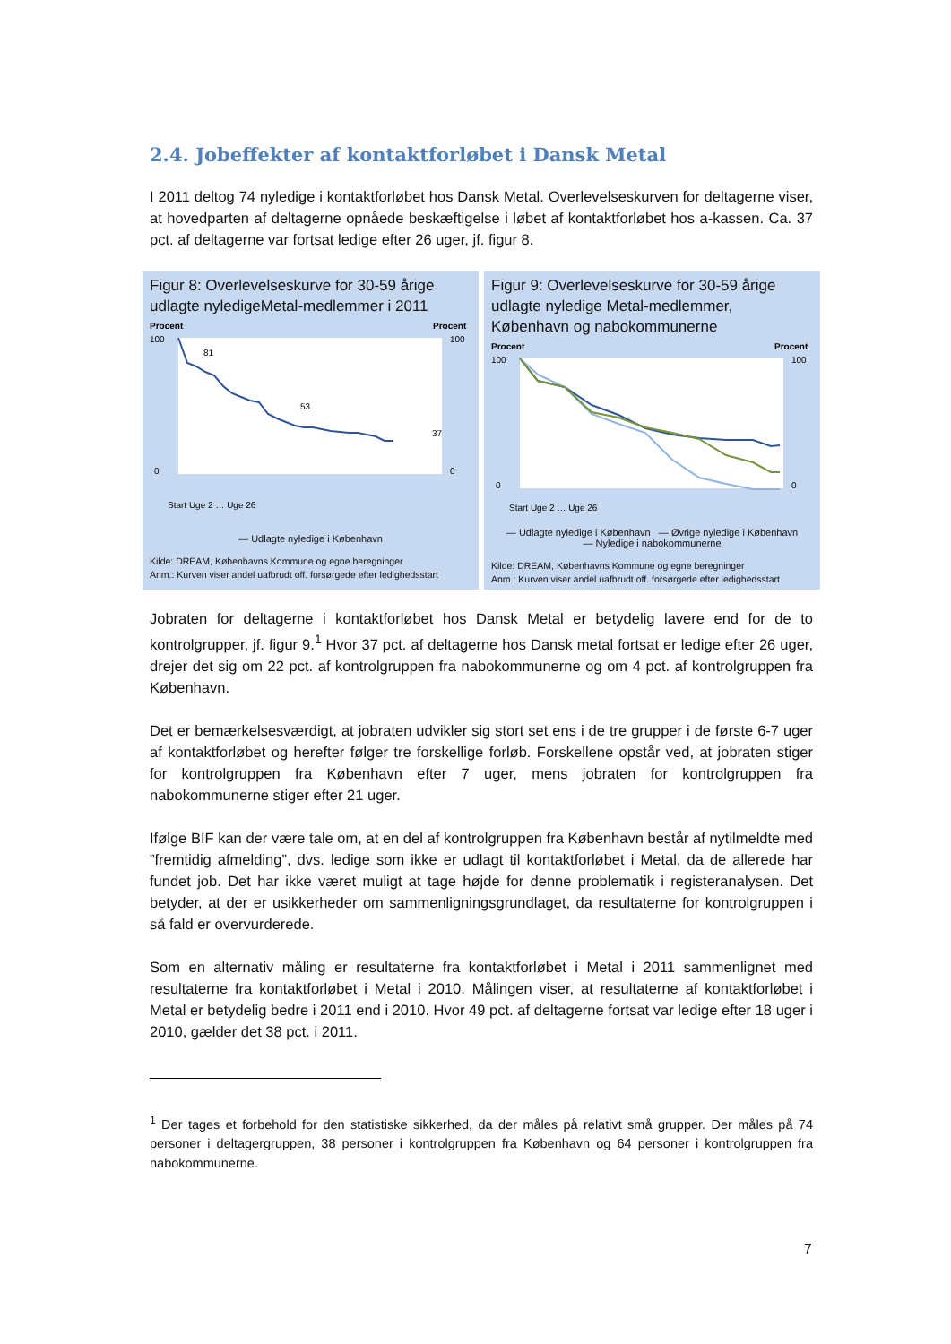2.4. Jobeffekter af kontaktforløbet i Dansk Metal
I 2011 deltog 74 nyledige i kontaktforløbet hos Dansk Metal. Overlevelseskurven for deltagerne viser, at hovedparten af deltagerne opnåede beskæftigelse i løbet af kontaktforløbet hos a-kassen. Ca. 37 pct. af deltagerne var fortsat ledige efter 26 uger, jf. figur 8.
Figur 8: Overlevelseskurve for 30-59 årige udlagte nyledigeMetal-medlemmer i 2011
Procent
Procent
81
53
37
100
0
100
0
Start Uge 2 … Uge 26
— Udlagte nyledige i København
Kilde: DREAM, Københavns Kommune og egne beregninger
Anm.: Kurven viser andel uafbrudt off. forsørgede efter ledighedsstart
Figur 9: Overlevelseskurve for 30-59 årige udlagte nyledige Metal-medlemmer, København og nabokommunerne
Procent
Procent
100
0
100
0
Start Uge 2 … Uge 26
— Udlagte nyledige i København — Øvrige nyledige i København
— Nyledige i nabokommunerne
Kilde: DREAM, Københavns Kommune og egne beregninger
Anm.: Kurven viser andel uafbrudt off. forsørgede efter ledighedsstart
Jobraten for deltagerne i kontaktforløbet hos Dansk Metal er betydelig lavere end for de to kontrolgrupper, jf. figur 9.<sup>1</sup> Hvor 37 pct. af deltagerne hos Dansk metal fortsat er ledige efter 26 uger, drejer det sig om 22 pct. af kontrolgruppen fra nabokommunerne og om 4 pct. af kontrolgruppen fra København.
Det er bemærkelsesværdigt, at jobraten udvikler sig stort set ens i de tre grupper i de første 6-7 uger af kontaktforløbet og herefter følger tre forskellige forløb. Forskellene opstår ved, at jobraten stiger for kontrolgruppen fra København efter 7 uger, mens jobraten for kontrolgruppen fra nabokommunerne stiger efter 21 uger.
Ifølge BIF kan der være tale om, at en del af kontrolgruppen fra København består af nytilmeldte med ”fremtidig afmelding”, dvs. ledige som ikke er udlagt til kontaktforløbet i Metal, da de allerede har fundet job. Det har ikke været muligt at tage højde for denne problematik i registeranalysen. Det betyder, at der er usikkerheder om sammenligningsgrundlaget, da resultaterne for kontrolgruppen i så fald er overvurderede.
Som en alternativ måling er resultaterne fra kontaktforløbet i Metal i 2011 sammenlignet med resultaterne fra kontaktforløbet i Metal i 2010. Målingen viser, at resultaterne af kontaktforløbet i Metal er betydelig bedre i 2011 end i 2010. Hvor 49 pct. af deltagerne fortsat var ledige efter 18 uger i 2010, gælder det 38 pct. i 2011.
<sup>1</sup> Der tages et forbehold for den statistiske sikkerhed, da der måles på relativt små grupper. Der måles på 74 personer i deltagergruppen, 38 personer i kontrolgruppen fra København og 64 personer i kontrolgruppen fra nabokommunerne.
7